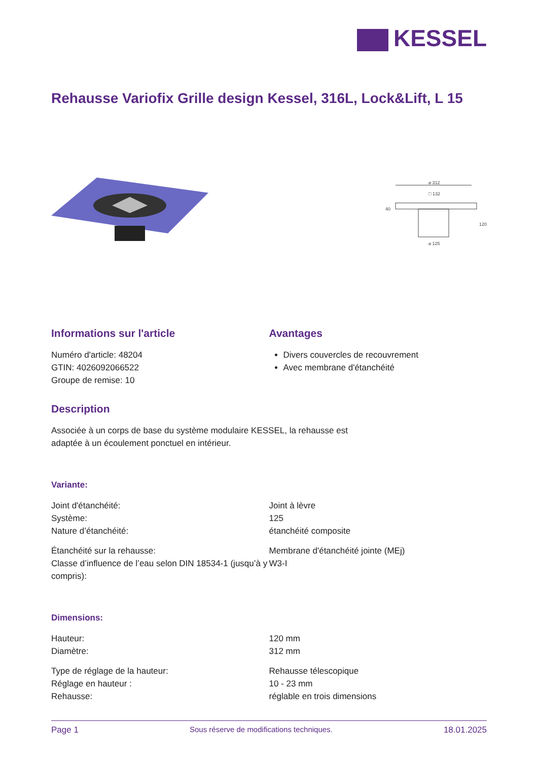KESSEL
Rehausse Variofix Grille design Kessel, 316L, Lock&Lift, L 15
⌀ 312
□ 132
⌀ 125
40
120
Informations sur l'article
Numéro d'article: 48204
GTIN: 4026092066522
Groupe de remise: 10
Avantages
Divers couvercles de recouvrement
Avec membrane d'étanchéité
Description
Associée à un corps de base du système modulaire KESSEL, la rehausse est
adaptée à un écoulement ponctuel en intérieur.
Variante:
| Joint d'étanchéité: | Joint à lèvre |
| Système: | 125 |
| Nature d’étanchéité: | étanchéité composite |
| Étanchéité sur la rehausse: | Membrane d'étanchéité jointe (MEj) |
| Classe d’influence de l’eau selon DIN 18534-1 (jusqu’à y compris): | W3-I |
Dimensions:
| Hauteur: | 120 mm |
| Diamètre: | 312 mm |
| Type de réglage de la hauteur: | Rehausse télescopique |
| Réglage en hauteur : | 10 - 23 mm |
| Rehausse: | réglable en trois dimensions |
Page 1 Sous réserve de modifications techniques. 18.01.2025